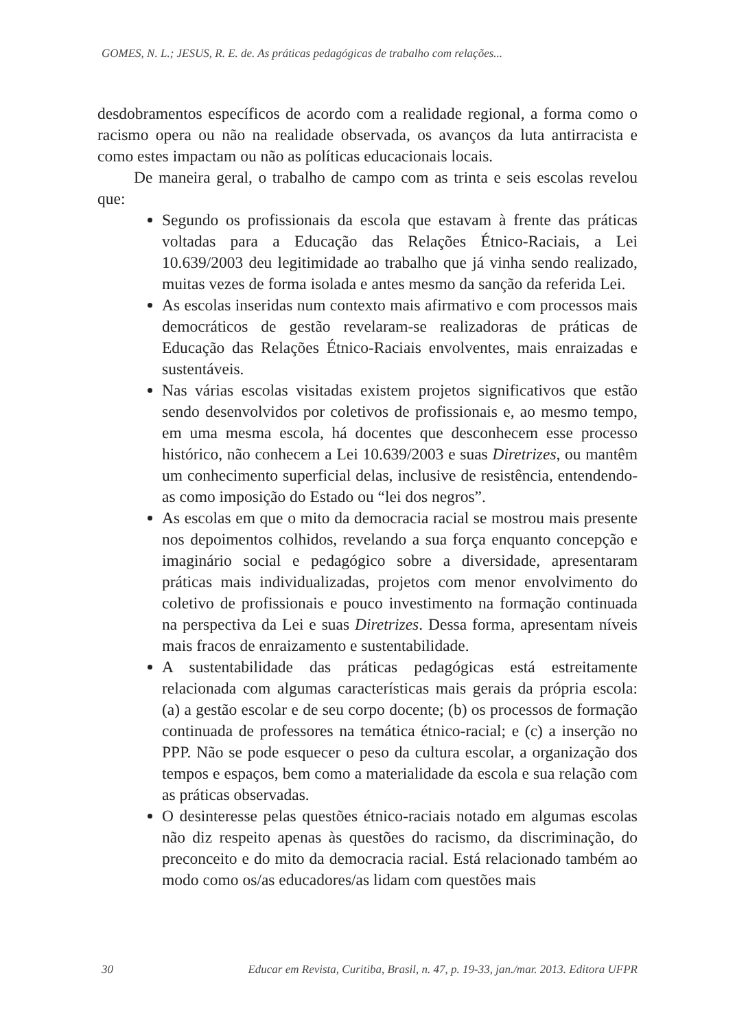GOMES, N. L.; JESUS, R. E. de. As práticas pedagógicas de trabalho com relações...
desdobramentos específicos de acordo com a realidade regional, a forma como o racismo opera ou não na realidade observada, os avanços da luta antirracista e como estes impactam ou não as políticas educacionais locais.
De maneira geral, o trabalho de campo com as trinta e seis escolas revelou que:
Segundo os profissionais da escola que estavam à frente das práticas voltadas para a Educação das Relações Étnico-Raciais, a Lei 10.639/2003 deu legitimidade ao trabalho que já vinha sendo realizado, muitas vezes de forma isolada e antes mesmo da sanção da referida Lei.
As escolas inseridas num contexto mais afirmativo e com processos mais democráticos de gestão revelaram-se realizadoras de práticas de Educação das Relações Étnico-Raciais envolventes, mais enraizadas e sustentáveis.
Nas várias escolas visitadas existem projetos significativos que estão sendo desenvolvidos por coletivos de profissionais e, ao mesmo tempo, em uma mesma escola, há docentes que desconhecem esse processo histórico, não conhecem a Lei 10.639/2003 e suas Diretrizes, ou mantêm um conhecimento superficial delas, inclusive de resistência, entendendo-as como imposição do Estado ou “lei dos negros”.
As escolas em que o mito da democracia racial se mostrou mais presente nos depoimentos colhidos, revelando a sua força enquanto concepção e imaginário social e pedagógico sobre a diversidade, apresentaram práticas mais individualizadas, projetos com menor envolvimento do coletivo de profissionais e pouco investimento na formação continuada na perspectiva da Lei e suas Diretrizes. Dessa forma, apresentam níveis mais fracos de enraizamento e sustentabilidade.
A sustentabilidade das práticas pedagógicas está estreitamente relacionada com algumas características mais gerais da própria escola: (a) a gestão escolar e de seu corpo docente; (b) os processos de formação continuada de professores na temática étnico-racial; e (c) a inserção no PPP. Não se pode esquecer o peso da cultura escolar, a organização dos tempos e espaços, bem como a materialidade da escola e sua relação com as práticas observadas.
O desinteresse pelas questões étnico-raciais notado em algumas escolas não diz respeito apenas às questões do racismo, da discriminação, do preconceito e do mito da democracia racial. Está relacionado também ao modo como os/as educadores/as lidam com questões mais
30 Educar em Revista, Curitiba, Brasil, n. 47, p. 19-33, jan./mar. 2013. Editora UFPR